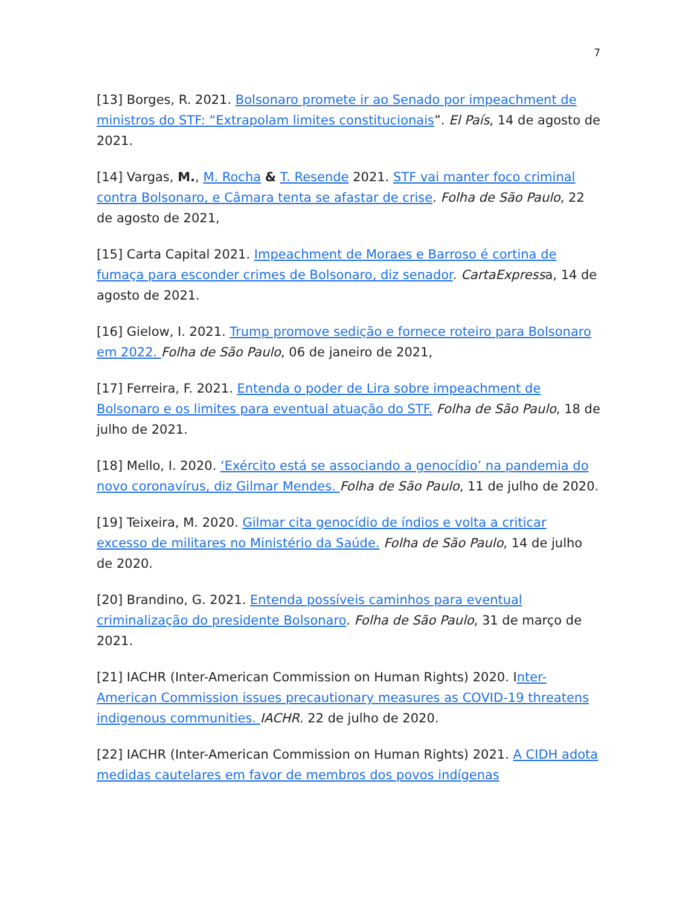7
[13] Borges, R. 2021. Bolsonaro promete ir ao Senado por impeachment de ministros do STF: “Extrapolam limites constitucionais”. El País, 14 de agosto de 2021.
[14] Vargas, M., M. Rocha & T. Resende 2021. STF vai manter foco criminal contra Bolsonaro, e Câmara tenta se afastar de crise. Folha de São Paulo, 22 de agosto de 2021,
[15] Carta Capital 2021. Impeachment de Moraes e Barroso é cortina de fumaça para esconder crimes de Bolsonaro, diz senador. CartaExpressa, 14 de agosto de 2021.
[16] Gielow, I. 2021. Trump promove sedição e fornece roteiro para Bolsonaro em 2022. Folha de São Paulo, 06 de janeiro de 2021,
[17] Ferreira, F. 2021. Entenda o poder de Lira sobre impeachment de Bolsonaro e os limites para eventual atuação do STF. Folha de São Paulo, 18 de julho de 2021.
[18] Mello, I. 2020. ‘Exército está se associando a genocídio’ na pandemia do novo coronavírus, diz Gilmar Mendes. Folha de São Paulo, 11 de julho de 2020.
[19] Teixeira, M. 2020. Gilmar cita genocídio de índios e volta a criticar excesso de militares no Ministério da Saúde. Folha de São Paulo, 14 de julho de 2020.
[20] Brandino, G. 2021. Entenda possíveis caminhos para eventual criminalização do presidente Bolsonaro. Folha de São Paulo, 31 de março de 2021.
[21] IACHR (Inter-American Commission on Human Rights) 2020. Inter-American Commission issues precautionary measures as COVID-19 threatens indigenous communities. IACHR. 22 de julho de 2020.
[22] IACHR (Inter-American Commission on Human Rights) 2021. A CIDH adota medidas cautelares em favor de membros dos povos indígenas